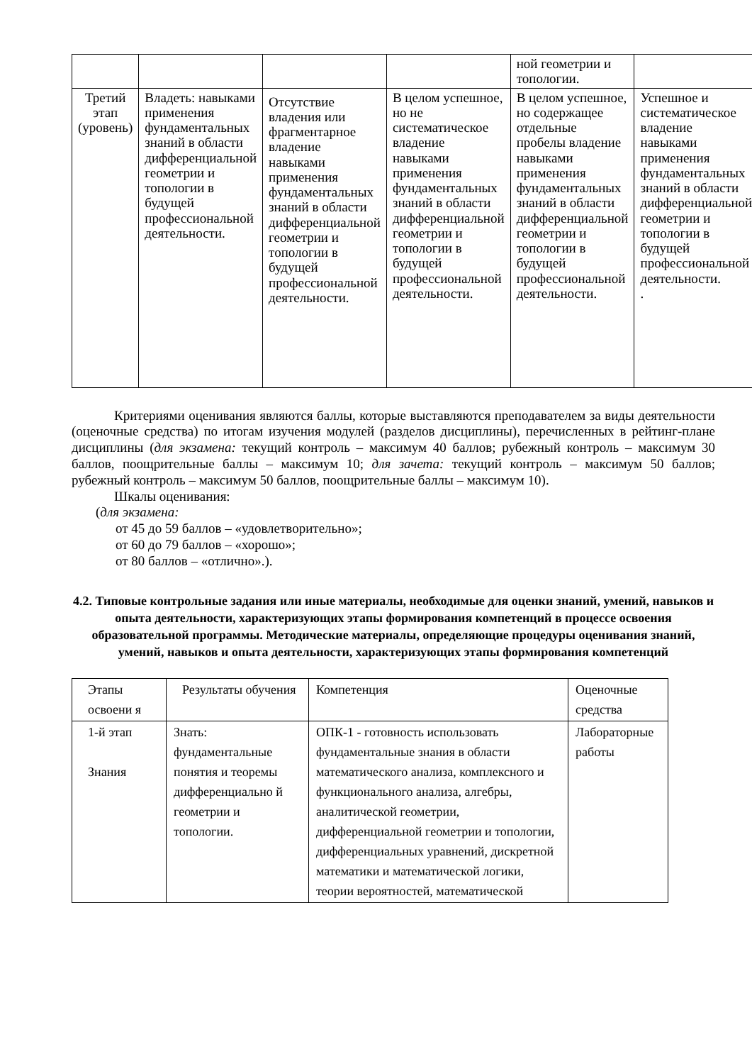| | | | | ной геометрии и топологии. | |
| Третий этап (уровень) | Владеть: навыками применения фундаментальных знаний в области дифференциальной геометрии и топологии в будущей профессиональной деятельности. | Отсутствие владения или фрагментарное владение навыками применения фундаментальных знаний в области дифференциальной геометрии и топологии в будущей профессиональной деятельности. | В целом успешное, но не систематическое владение навыками применения фундаментальных знаний в области дифференциальной геометрии и топологии в будущей профессиональной деятельности. | В целом успешное, но содержащее отдельные пробелы владение навыками применения фундаментальных знаний в области дифференциальной геометрии и топологии в будущей профессиональной деятельности. | Успешное и систематическое владение навыками применения фундаментальных знаний в области дифференциальной геометрии и топологии в будущей профессиональной деятельности. . |
Критериями оценивания являются баллы, которые выставляются преподавателем за виды деятельности (оценочные средства) по итогам изучения модулей (разделов дисциплины), перечисленных в рейтинг-плане дисциплины (для экзамена: текущий контроль – максимум 40 баллов; рубежный контроль – максимум 30 баллов, поощрительные баллы – максимум 10; для зачета: текущий контроль – максимум 50 баллов; рубежный контроль – максимум 50 баллов, поощрительные баллы – максимум 10).
Шкалы оценивания:
(для экзамена:
от 45 до 59 баллов – «удовлетворительно»;
от 60 до 79 баллов – «хорошо»;
от 80 баллов – «отлично».).
4.2. Типовые контрольные задания или иные материалы, необходимые для оценки знаний, умений, навыков и опыта деятельности, характеризующих этапы формирования компетенций в процессе освоения образовательной программы. Методические материалы, определяющие процедуры оценивания знаний, умений, навыков и опыта деятельности, характеризующих этапы формирования компетенций
| Этапы освоени я | Результаты обучения | Компетенция | Оценочные средства |
| 1-й этап Знания | Знать: фундаментальные понятия и теоремы дифференциально й геометрии и топологии. | ОПК-1 - готовность использовать фундаментальные знания в области математического анализа, комплексного и функционального анализа, алгебры, аналитической геометрии, дифференциальной геометрии и топологии, дифференциальных уравнений, дискретной математики и математической логики, теории вероятностей, математической | Лабораторные работы |